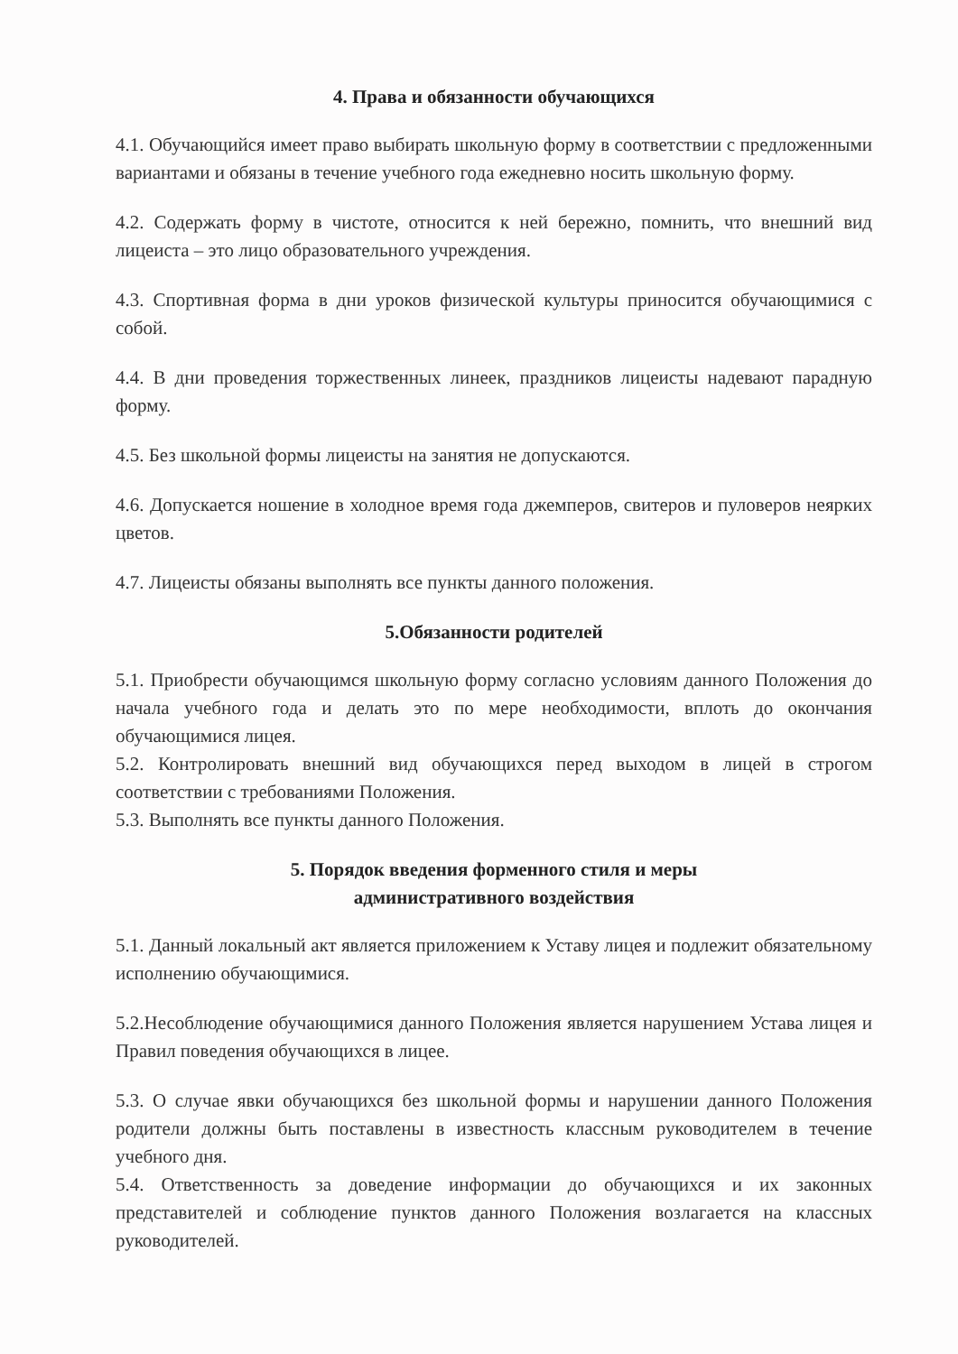4. Права и обязанности обучающихся
4.1. Обучающийся имеет право выбирать школьную форму в соответствии с предложенными вариантами и обязаны в течение учебного года ежедневно носить школьную форму.
4.2. Содержать форму в чистоте, относится к ней бережно, помнить, что внешний вид лицеиста – это лицо образовательного учреждения.
4.3. Спортивная форма в дни уроков физической культуры приносится обучающимися с собой.
4.4. В дни проведения торжественных линеек, праздников лицеисты надевают парадную форму.
4.5. Без школьной формы лицеисты на занятия не допускаются.
4.6. Допускается ношение в холодное время года джемперов, свитеров и пуловеров неярких цветов.
4.7. Лицеисты обязаны выполнять все пункты данного положения.
5.Обязанности родителей
5.1. Приобрести обучающимся школьную форму согласно условиям данного Положения до начала учебного года и делать это по мере необходимости, вплоть до окончания обучающимися лицея.
5.2. Контролировать внешний вид обучающихся перед выходом в лицей в строгом соответствии с требованиями Положения.
5.3. Выполнять все пункты данного Положения.
5. Порядок введения форменного стиля и меры
административного воздействия
5.1. Данный локальный акт является приложением к Уставу лицея и подлежит обязательному исполнению обучающимися.
5.2.Несоблюдение обучающимися данного Положения является нарушением Устава лицея и Правил поведения обучающихся в лицее.
5.3. О случае явки обучающихся без школьной формы и нарушении данного Положения родители должны быть поставлены в известность классным руководителем в течение учебного дня.
5.4. Ответственность за доведение информации до обучающихся и их законных представителей и соблюдение пунктов данного Положения возлагается на классных руководителей.